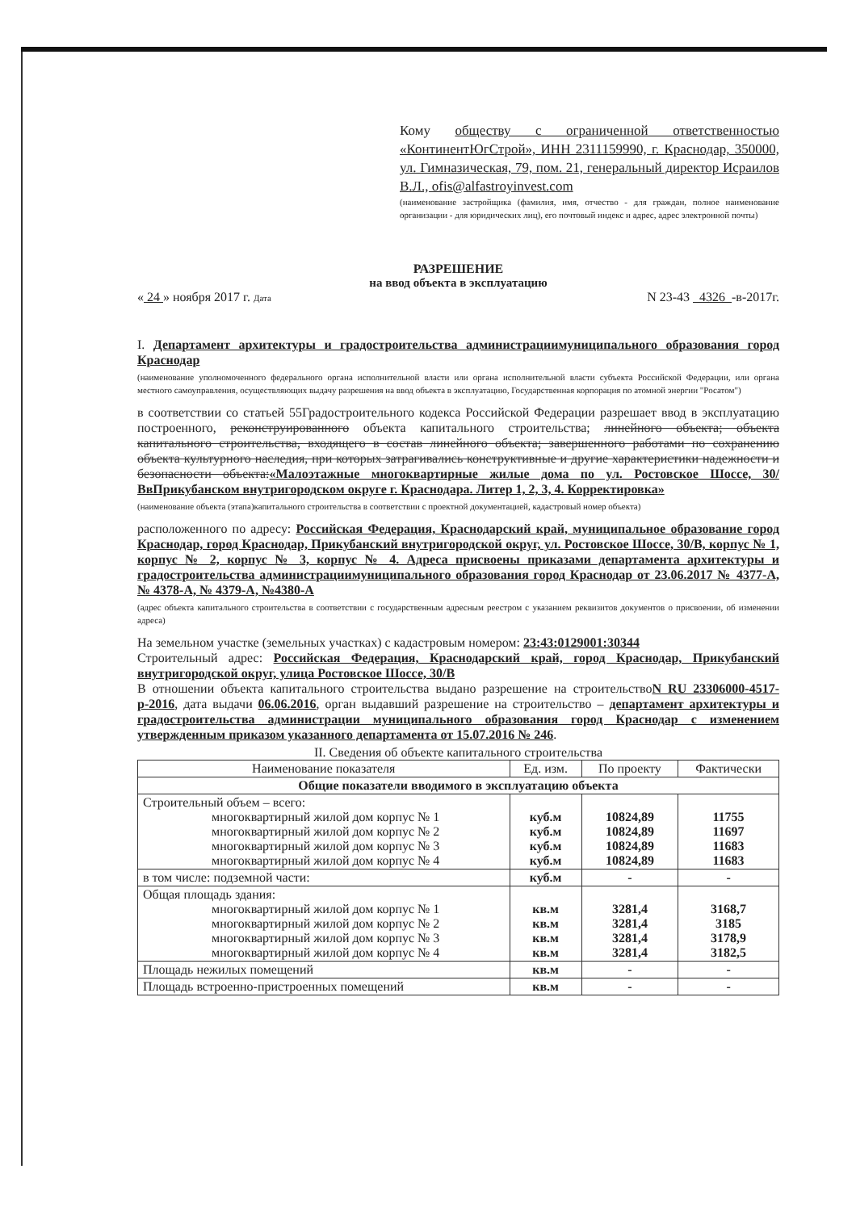Кому обществу с ограниченной ответственностью «КонтинентЮгСтрой», ИНН 2311159990, г. Краснодар, 350000, ул. Гимназическая, 79, пом. 21, генеральный директор Исраилов В.Л., ofis@alfastroyinvest.com
(наименование застройщика (фамилия, имя, отчество - для граждан, полное наименование организации - для юридических лиц), его почтовый индекс и адрес, адрес электронной почты)
РАЗРЕШЕНИЕ
на ввод объекта в эксплуатацию
« 24 » ноября 2017 г. Дата N 23-43 4326 -в-2017г.
I. Департамент архитектуры и градостроительства администрациимуниципального образования город Краснодар
(наименование уполномоченного федерального органа исполнительной власти или органа исполнительной власти субъекта Российской Федерации, или органа местного самоуправления, осуществляющих выдачу разрешения на ввод объекта в эксплуатацию, Государственная корпорация по атомной энергии "Росатом")
в соответствии со статьей 55Градостроительного кодекса Российской Федерации разрешает ввод в эксплуатацию построенного, реконструированного объекта капитального строительства; линейного объекта; объекта капитального строительства, входящего в состав линейного объекта; завершенного работами по сохранению объекта культурного наследия, при которых затрагивались конструктивные и другие характеристики надежности и безопасности объекта:«Малоэтажные многоквартирные жилые дома по ул. Ростовское Шоссе, 30/ВвПрикубанском внутригородском округе г. Краснодара. Литер 1, 2, 3, 4. Корректировка»
(наименование объекта (этапа)капитального строительства в соответствии с проектной документацией, кадастровый номер объекта)
расположенного по адресу: Российская Федерация, Краснодарский край, муниципальное образование город Краснодар, город Краснодар, Прикубанский внутригородской округ, ул. Ростовское Шоссе, 30/В, корпус № 1, корпус № 2, корпус № 3, корпус № 4. Адреса присвоены приказами департамента архитектуры и градостроительства администрациимуниципального образования город Краснодар от 23.06.2017 № 4377-А, № 4378-А, № 4379-А, №4380-А
(адрес объекта капитального строительства в соответствии с государственным адресным реестром с указанием реквизитов документов о присвоении, об изменении адреса)
На земельном участке (земельных участках) с кадастровым номером: 23:43:0129001:30344
Строительный адрес: Российская Федерация, Краснодарский край, город Краснодар, Прикубанский внутригородской округ, улица Ростовское Шоссе, 30/В
В отношении объекта капитального строительства выдано разрешение на строительствоN RU 23306000-4517-р-2016, дата выдачи 06.06.2016, орган выдавший разрешение на строительство – департамент архитектуры и градостроительства администрации муниципального образования город Краснодар с изменением утвержденным приказом указанного департамента от 15.07.2016 № 246.
II. Сведения об объекте капитального строительства
| Наименование показателя | Ед. изм. | По проекту | Фактически |
| --- | --- | --- | --- |
| Общие показатели вводимого в эксплуатацию объекта | | | |
| Строительный объем – всего: многоквартирный жилой дом корпус № 1 многоквартирный жилой дом корпус № 2 многоквартирный жилой дом корпус № 3 многоквартирный жилой дом корпус № 4 | куб.м куб.м куб.м куб.м | 10824,89 10824,89 10824,89 10824,89 | 11755 11697 11683 11683 |
| в том числе: подземной части: | куб.м | - | - |
| Общая площадь здания: многоквартирный жилой дом корпус № 1 многоквартирный жилой дом корпус № 2 многоквартирный жилой дом корпус № 3 многоквартирный жилой дом корпус № 4 | кв.м кв.м кв.м кв.м | 3281,4 3281,4 3281,4 3281,4 | 3168,7 3185 3178,9 3182,5 |
| Площадь нежилых помещений | кв.м | - | - |
| Площадь встроенно-пристроенных помещений | кв.м | - | - |